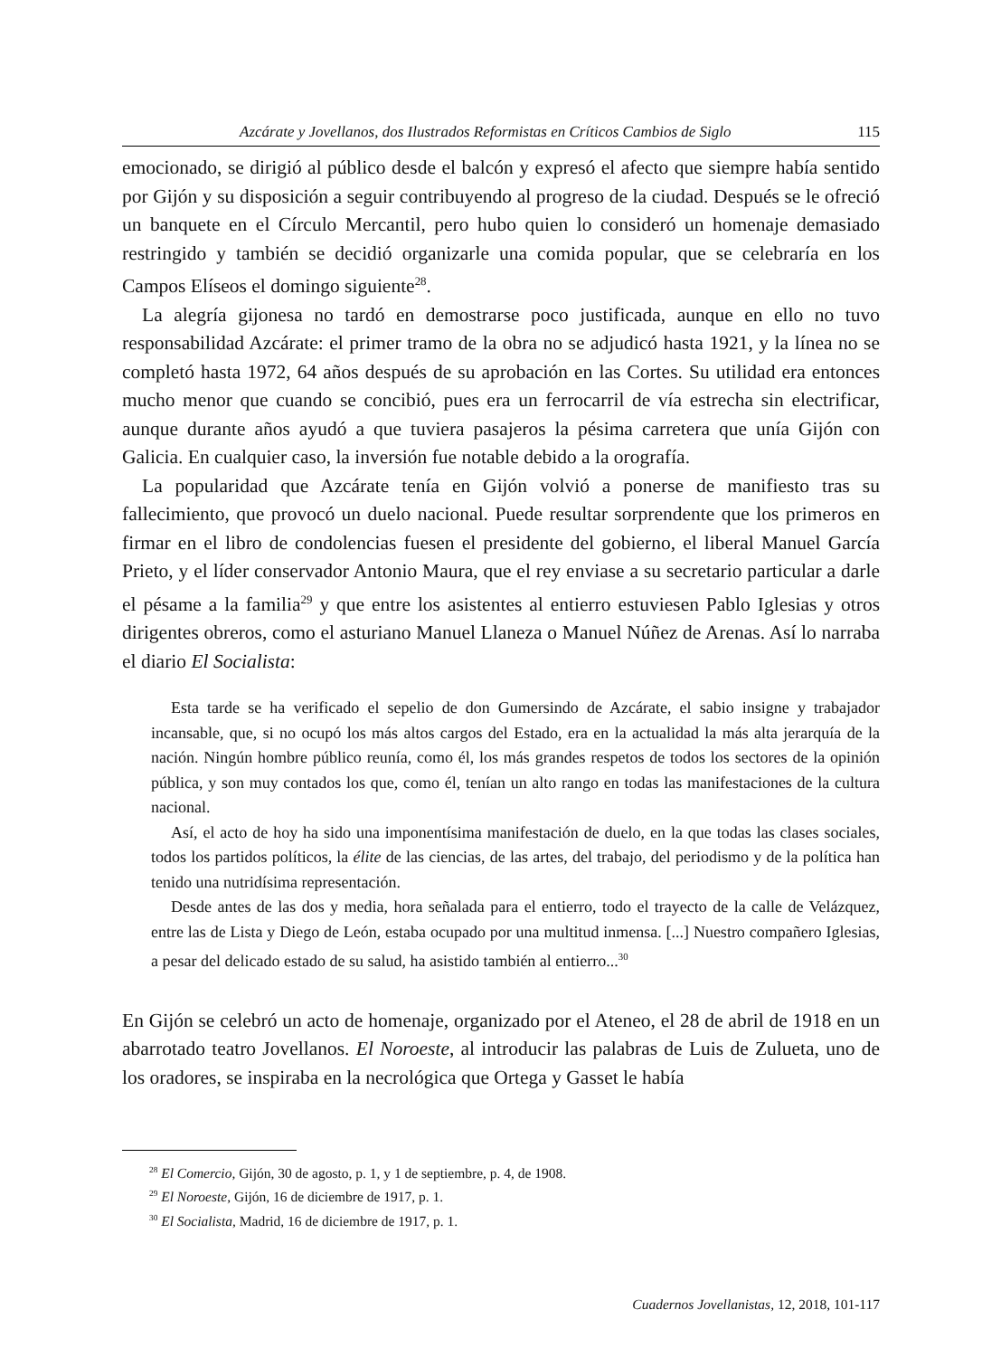Azcárate y Jovellanos, dos Ilustrados Reformistas en Críticos Cambios de Siglo 115
emocionado, se dirigió al público desde el balcón y expresó el afecto que siempre había sentido por Gijón y su disposición a seguir contribuyendo al progreso de la ciudad. Después se le ofreció un banquete en el Círculo Mercantil, pero hubo quien lo consideró un homenaje demasiado restringido y también se decidió organizarle una comida popular, que se celebraría en los Campos Elíseos el domingo siguiente<sup>28</sup>.
La alegría gijonesa no tardó en demostrarse poco justificada, aunque en ello no tuvo responsabilidad Azcárate: el primer tramo de la obra no se adjudicó hasta 1921, y la línea no se completó hasta 1972, 64 años después de su aprobación en las Cortes. Su utilidad era entonces mucho menor que cuando se concibió, pues era un ferrocarril de vía estrecha sin electrificar, aunque durante años ayudó a que tuviera pasajeros la pésima carretera que unía Gijón con Galicia. En cualquier caso, la inversión fue notable debido a la orografía.
La popularidad que Azcárate tenía en Gijón volvió a ponerse de manifiesto tras su fallecimiento, que provocó un duelo nacional. Puede resultar sorprendente que los primeros en firmar en el libro de condolencias fuesen el presidente del gobierno, el liberal Manuel García Prieto, y el líder conservador Antonio Maura, que el rey enviase a su secretario particular a darle el pésame a la familia<sup>29</sup> y que entre los asistentes al entierro estuviesen Pablo Iglesias y otros dirigentes obreros, como el asturiano Manuel Llaneza o Manuel Núñez de Arenas. Así lo narraba el diario El Socialista:
Esta tarde se ha verificado el sepelio de don Gumersindo de Azcárate, el sabio insigne y trabajador incansable, que, si no ocupó los más altos cargos del Estado, era en la actualidad la más alta jerarquía de la nación. Ningún hombre público reunía, como él, los más grandes respetos de todos los sectores de la opinión pública, y son muy contados los que, como él, tenían un alto rango en todas las manifestaciones de la cultura nacional.
Así, el acto de hoy ha sido una imponentísima manifestación de duelo, en la que todas las clases sociales, todos los partidos políticos, la élite de las ciencias, de las artes, del trabajo, del periodismo y de la política han tenido una nutridísima representación.
Desde antes de las dos y media, hora señalada para el entierro, todo el trayecto de la calle de Velázquez, entre las de Lista y Diego de León, estaba ocupado por una multitud inmensa. [...] Nuestro compañero Iglesias, a pesar del delicado estado de su salud, ha asistido también al entierro...<sup>30</sup>
En Gijón se celebró un acto de homenaje, organizado por el Ateneo, el 28 de abril de 1918 en un abarrotado teatro Jovellanos. El Noroeste, al introducir las palabras de Luis de Zulueta, uno de los oradores, se inspiraba en la necrológica que Ortega y Gasset le había
<sup>28</sup> El Comercio, Gijón, 30 de agosto, p. 1, y 1 de septiembre, p. 4, de 1908.
<sup>29</sup> El Noroeste, Gijón, 16 de diciembre de 1917, p. 1.
<sup>30</sup> El Socialista, Madrid, 16 de diciembre de 1917, p. 1.
Cuadernos Jovellanistas, 12, 2018, 101-117